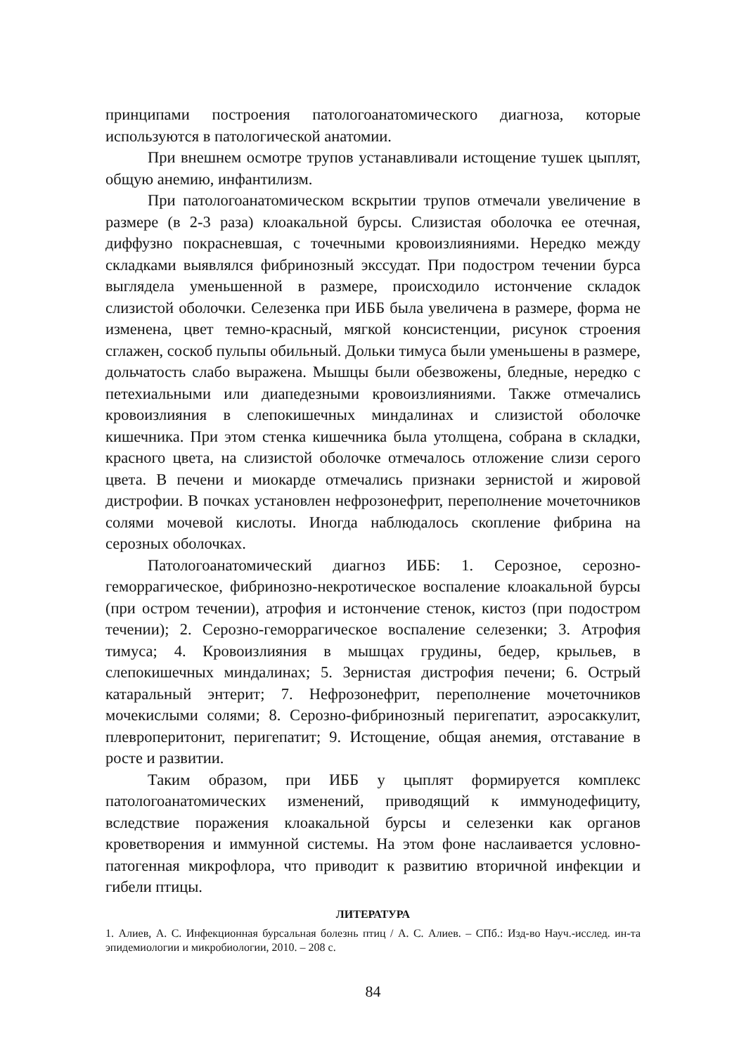принципами построения патологоанатомического диагноза, которые используются в патологической анатомии.
При внешнем осмотре трупов устанавливали истощение тушек цыплят, общую анемию, инфантилизм.
При патологоанатомическом вскрытии трупов отмечали увеличение в размере (в 2-3 раза) клоакальной бурсы. Слизистая оболочка ее отечная, диффузно покрасневшая, с точечными кровоизлияниями. Нередко между складками выявлялся фибринозный экссудат. При подостром течении бурса выглядела уменьшенной в размере, происходило истончение складок слизистой оболочки. Селезенка при ИББ была увеличена в размере, форма не изменена, цвет темно-красный, мягкой консистенции, рисунок строения сглажен, соскоб пульпы обильный. Дольки тимуса были уменьшены в размере, дольчатость слабо выражена. Мышцы были обезвожены, бледные, нередко с петехиальными или диапедезными кровоизлияниями. Также отмечались кровоизлияния в слепокишечных миндалинах и слизистой оболочке кишечника. При этом стенка кишечника была утолщена, собрана в складки, красного цвета, на слизистой оболочке отмечалось отложение слизи серого цвета. В печени и миокарде отмечались признаки зернистой и жировой дистрофии. В почках установлен нефрозонефрит, переполнение мочеточников солями мочевой кислоты. Иногда наблюдалось скопление фибрина на серозных оболочках.
Патологоанатомический диагноз ИББ: 1. Серозное, серозно-геморрагическое, фибринозно-некротическое воспаление клоакальной бурсы (при остром течении), атрофия и истончение стенок, кистоз (при подостром течении); 2. Серозно-геморрагическое воспаление селезенки; 3. Атрофия тимуса; 4. Кровоизлияния в мышцах грудины, бедер, крыльев, в слепокишечных миндалинах; 5. Зернистая дистрофия печени; 6. Острый катаральный энтерит; 7. Нефрозонефрит, переполнение мочеточников мочекислыми солями; 8. Серозно-фибринозный перигепатит, аэросаккулит, плевроперитонит, перигепатит; 9. Истощение, общая анемия, отставание в росте и развитии.
Таким образом, при ИББ у цыплят формируется комплекс патологоанатомических изменений, приводящий к иммунодефициту, вследствие поражения клоакальной бурсы и селезенки как органов кроветворения и иммунной системы. На этом фоне наслаивается условно-патогенная микрофлора, что приводит к развитию вторичной инфекции и гибели птицы.
ЛИТЕРАТУРА
1. Алиев, А. С. Инфекционная бурсальная болезнь птиц / А. С. Алиев. – СПб.: Изд-во Науч.-исслед. ин-та эпидемиологии и микробиологии, 2010. – 208 с.
84